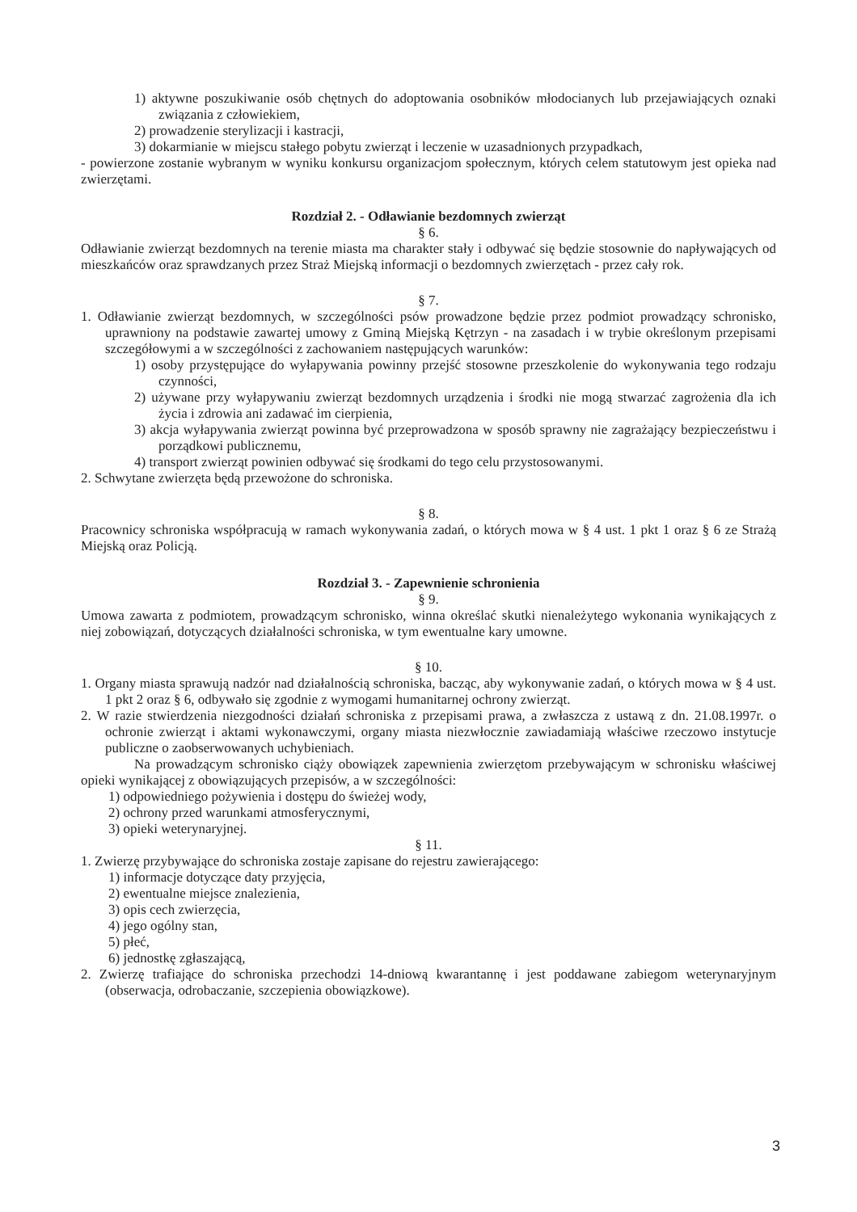1) aktywne poszukiwanie osób chętnych do adoptowania osobników młodocianych lub przejawiających oznaki związania z człowiekiem,
2) prowadzenie sterylizacji i kastracji,
3) dokarmianie w miejscu stałego pobytu zwierząt i leczenie w uzasadnionych przypadkach,
- powierzone zostanie wybranym w wyniku konkursu organizacjom społecznym, których celem statutowym jest opieka nad zwierzętami.
Rozdział 2. - Odławianie bezdomnych zwierząt
§ 6.
Odławianie zwierząt bezdomnych na terenie miasta ma charakter stały i odbywać się będzie stosownie do napływających od mieszkańców oraz sprawdzanych przez Straż Miejską informacji o bezdomnych zwierzętach - przez cały rok.
§ 7.
1. Odławianie zwierząt bezdomnych, w szczególności psów prowadzone będzie przez podmiot prowadzący schronisko, uprawniony na podstawie zawartej umowy z Gminą Miejską Kętrzyn - na zasadach i w trybie określonym przepisami szczegółowymi a w szczególności z zachowaniem następujących warunków:
1) osoby przystępujące do wyłapywania powinny przejść stosowne przeszkolenie do wykonywania tego rodzaju czynności,
2) używane przy wyłapywaniu zwierząt bezdomnych urządzenia i środki nie mogą stwarzać zagrożenia dla ich życia i zdrowia ani zadawać im cierpienia,
3) akcja wyłapywania zwierząt powinna być przeprowadzona w sposób sprawny nie zagrażający bezpieczeństwu i porządkowi publicznemu,
4) transport zwierząt powinien odbywać się środkami do tego celu przystosowanymi.
2. Schwytane zwierzęta będą przewożone do schroniska.
§ 8.
Pracownicy schroniska współpracują w ramach wykonywania zadań, o których mowa w § 4 ust. 1 pkt 1 oraz § 6 ze Strażą Miejską oraz Policją.
Rozdział 3. - Zapewnienie schronienia
§ 9.
Umowa zawarta z podmiotem, prowadzącym schronisko, winna określać skutki nienależytego wykonania wynikających z niej zobowiązań, dotyczących działalności schroniska, w tym ewentualne kary umowne.
§ 10.
1. Organy miasta sprawują nadzór nad działalnością schroniska, bacząc, aby wykonywanie zadań, o których mowa w § 4 ust. 1 pkt 2 oraz § 6, odbywało się zgodnie z wymogami humanitarnej ochrony zwierząt.
2. W razie stwierdzenia niezgodności działań schroniska z przepisami prawa, a zwłaszcza z ustawą z dn. 21.08.1997r. o ochronie zwierząt i aktami wykonawczymi, organy miasta niezwłocznie zawiadamiają właściwe rzeczowo instytucje publiczne o zaobserwowanych uchybieniach.
Na prowadzącym schronisko ciąży obowiązek zapewnienia zwierzętom przebywającym w schronisku właściwej opieki wynikającej z obowiązujących przepisów, a w szczególności:
1) odpowiedniego pożywienia i dostępu do świeżej wody,
2) ochrony przed warunkami atmosferycznymi,
3) opieki weterynaryjnej.
§ 11.
1. Zwierzę przybywające do schroniska zostaje zapisane do rejestru zawierającego:
1) informacje dotyczące daty przyjęcia,
2) ewentualne miejsce znalezienia,
3) opis cech zwierzęcia,
4) jego ogólny stan,
5) płeć,
6) jednostkę zgłaszającą,
2. Zwierzę trafiające do schroniska przechodzi 14-dniową kwarantannę i jest poddawane zabiegom weterynaryjnym (obserwacja, odrobaczanie, szczepienia obowiązkowe).
3